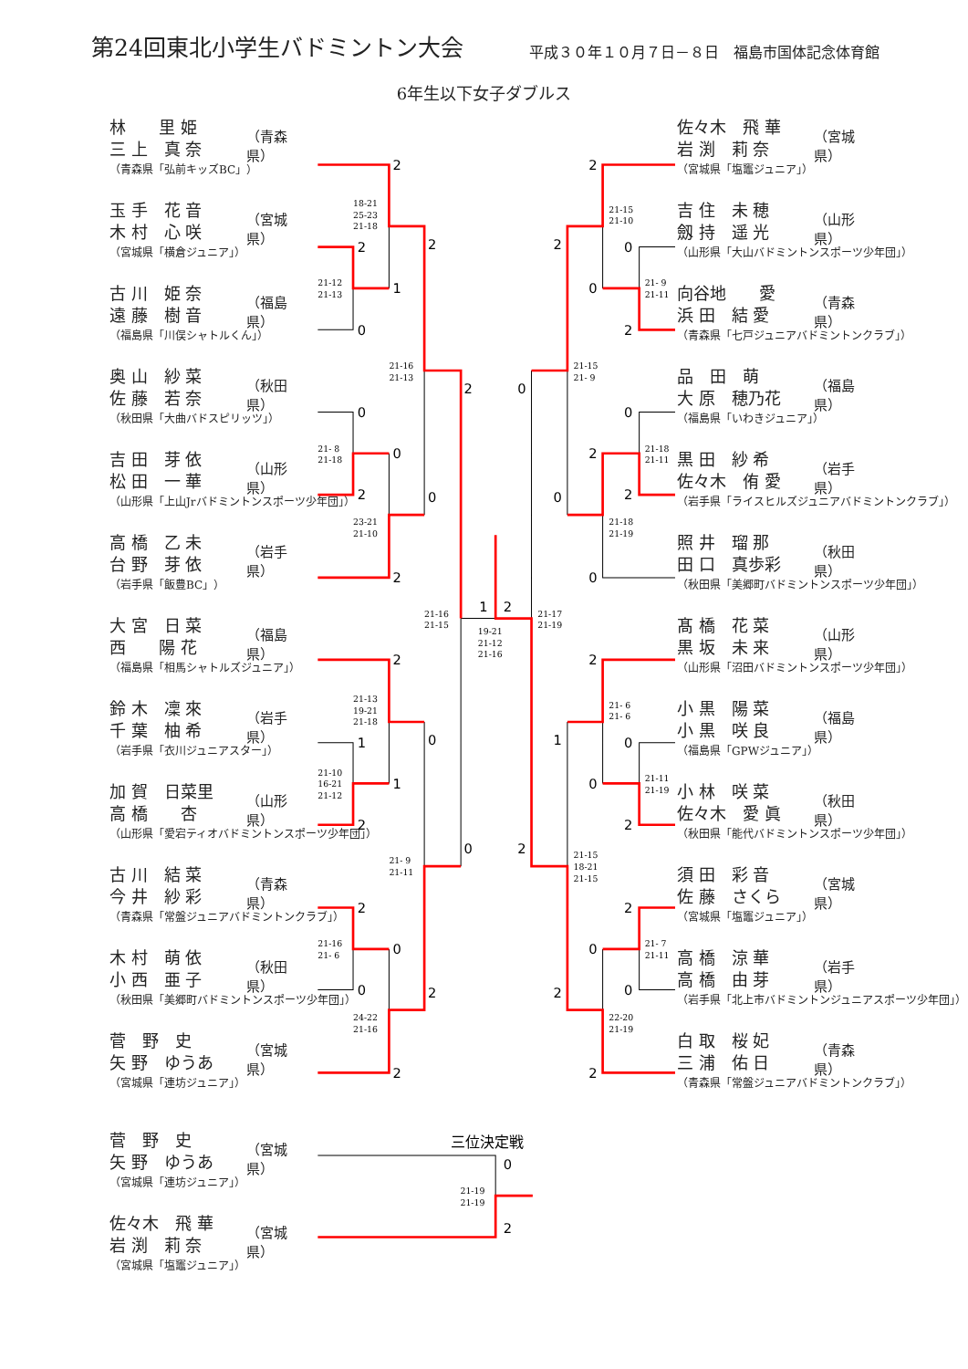第24回東北小学生バドミントン大会
平成３０年１０月７日－８日　福島市国体記念体育館
6年生以下女子ダブルス
林　　里 姫
三 上　真 奈
（青森県「弘前キッズBC」）
（青森県）
玉 手　花 音
木 村　心 咲
（宮城県「横倉ジュニア」）
（宮城県）
古 川　姫 奈
遠 藤　樹 音
（福島県「川俣シャトルくん」）
（福島県）
奥 山　紗 菜
佐 藤　若 奈
（秋田県「大曲バドスピリッツ」）
（秋田県）
吉 田　芽 依
松 田　一 華
（山形県「上山Jrバドミントンスポーツ少年団」）
（山形県）
高 橋　乙 未
台 野　芽 依
（岩手県「飯豊BC」）
（岩手県）
大 宮　日 菜
西　　陽 花
（福島県「相馬シャトルズジュニア」）
（福島県）
鈴 木　凜 來
千 葉　柚 希
（岩手県「衣川ジュニアスター」）
（岩手県）
加 賀　日菜里
高 橋　　杏
（山形県「愛宕ティオバドミントンスポーツ少年団」）
（山形県）
古 川　結 菜
今 井　紗 彩
（青森県「常盤ジュニアバドミントンクラブ」）
（青森県）
木 村　萌 依
小 西　亜 子
（秋田県「美郷町バドミントンスポーツ少年団」）
（秋田県）
菅　野　史
矢 野　ゆうあ
（宮城県「連坊ジュニア」）
（宮城県）
菅　野　史
矢 野　ゆうあ
（宮城県「連坊ジュニア」）
（宮城県）
佐々木　飛 華
岩 渕　莉 奈
（宮城県「塩竈ジュニア」）
（宮城県）
2
2
1
0
2
0
0
2
2
0
2
2
1
1
2
0
2
0
0
2
2
0
1
2
2
0
0
2
2
0
2
2
0
0
0
2
0
0
2
1
2
0
0
2
2
2
0
2
三位決定戦
18-21
25-23
21-18
21-12
21-13
21-16
21-13
21- 8
21-18
23-21
21-10
21-16
21-15
19-21
21-12
21-16
21-13
19-21
21-18
21-10
16-21
21-12
21- 9
21-11
21-16
21- 6
24-22
21-16
21-15
21-10
21- 9
21-11
21-15
21- 9
21-18
21-11
21-18
21-19
21-17
21-19
21- 6
21- 6
21-11
21-19
21-15
18-21
21-15
21- 7
21-11
22-20
21-19
21-19
21-19
佐々木　飛 華
岩 渕　莉 奈
（宮城県「塩竈ジュニア」）
（宮城県）
吉 住　未 穂
劔 持　遥 光
（山形県「大山バドミントンスポーツ少年団」）
（山形県）
向谷地　　愛
浜 田　結 愛
（青森県「七戸ジュニアバドミントンクラブ」）
（青森県）
品　田　萌
大 原　穂乃花
（福島県「いわきジュニア」）
（福島県）
黒 田　紗 希
佐々木　侑 愛
（岩手県「ライスヒルズジュニアバドミントンクラブ」）
（岩手県）
照 井　瑠 那
田 口　真歩彩
（秋田県「美郷町バドミントンスポーツ少年団」）
（秋田県）
髙 橋　花 菜
黒 坂　未 来
（山形県「沼田バドミントンスポーツ少年団」）
（山形県）
小 黒　陽 菜
小 黒　咲 良
（福島県「GPWジュニア」）
（福島県）
小 林　咲 菜
佐々木　愛 眞
（秋田県「能代バドミントンスポーツ少年団」）
（秋田県）
須 田　彩 音
佐 藤　さくら
（宮城県「塩竈ジュニア」）
（宮城県）
高 橋　涼 華
高 橋　由 芽
（岩手県「北上市バドミントンジュニアスポーツ少年団」）
（岩手県）
白 取　桜 妃
三 浦　佑 日
（青森県「常盤ジュニアバドミントンクラブ」）
（青森県）